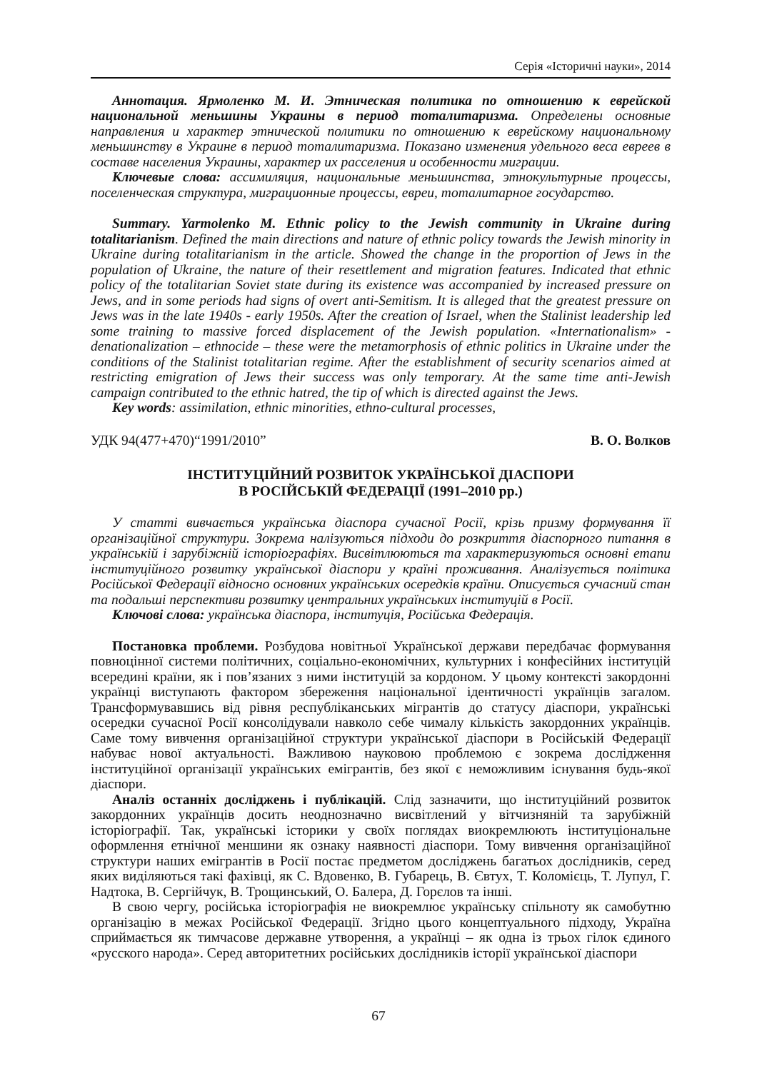Серія «Історичні науки», 2014
Аннотация. Ярмоленко М. И. Этническая политика по отношению к еврейской национальной меньшины Украины в период тоталитаризма. Определены основные направления и характер этнической политики по отношению к еврейскому национальному меньшинству в Украине в период тоталитаризма. Показано изменения удельного веса евреев в составе населения Украины, характер их расселения и особенности миграции.
Ключевые слова: ассимиляция, национальные меньшинства, этнокультурные процессы, поселенческая структура, миграционные процессы, евреи, тоталитарное государство.
Summary. Yarmolenko M. Ethnic policy to the Jewish community in Ukraine during totalitarianism. Defined the main directions and nature of ethnic policy towards the Jewish minority in Ukraine during totalitarianism in the article. Showed the change in the proportion of Jews in the population of Ukraine, the nature of their resettlement and migration features. Indicated that ethnic policy of the totalitarian Soviet state during its existence was accompanied by increased pressure on Jews, and in some periods had signs of overt anti-Semitism. It is alleged that the greatest pressure on Jews was in the late 1940s - early 1950s. After the creation of Israel, when the Stalinist leadership led some training to massive forced displacement of the Jewish population. «Internationalism» - denationalization – ethnocide – these were the metamorphosis of ethnic politics in Ukraine under the conditions of the Stalinist totalitarian regime. After the establishment of security scenarios aimed at restricting emigration of Jews their success was only temporary. At the same time anti-Jewish campaign contributed to the ethnic hatred, the tip of which is directed against the Jews.
Key words: assimilation, ethnic minorities, ethno-cultural processes,
УДК 94(477+470)“1991/2010” В. О. Волков
ІНСТИТУЦІЙНИЙ РОЗВИТОК УКРАЇНСЬКОЇ ДІАСПОРИ
В РОСІЙСЬКІЙ ФЕДЕРАЦІЇ (1991–2010 рр.)
У статті вивчається українська діаспора сучасної Росії, крізь призму формування її організаційної структури. Зокрема налізуються підходи до розкриття діаспорного питання в українській і зарубіжній історіографіях. Висвітлюються та характеризуються основні етапи інституційного розвитку української діаспори у країні проживання. Аналізується політика Російської Федерації відносно основних українських осередків країни. Описується сучасний стан та подальші перспективи розвитку центральних українських інституцій в Росії.
Ключові слова: українська діаспора, інституція, Російська Федерація.
Постановка проблеми. Розбудова новітньої Української держави передбачає формування повноцінної системи політичних, соціально-економічних, культурних і конфесійних інституцій всередині країни, як і пов’язаних з ними інституцій за кордоном. У цьому контексті закордонні українці виступають фактором збереження національної ідентичності українців загалом. Трансформувавшись від рівня республіканських мігрантів до статусу діаспори, українські осередки сучасної Росії консолідували навколо себе чималу кількість закордонних українців. Саме тому вивчення організаційної структури української діаспори в Російській Федерації набуває нової актуальності. Важливою науковою проблемою є зокрема дослідження інституційної організації українських емігрантів, без якої є неможливим існування будь-якої діаспори.
Аналіз останніх досліджень і публікацій. Слід зазначити, що інституційний розвиток закордонних українців досить неоднозначно висвітлений у вітчизняній та зарубіжній історіографії. Так, українські історики у своїх поглядах виокремлюють інституціональне оформлення етнічної меншини як ознаку наявності діаспори. Тому вивчення організаційної структури наших емігрантів в Росії постає предметом досліджень багатьох дослідників, серед яких виділяються такі фахівці, як С. Вдовенко, В. Губарець, В. Євтух, Т. Коломієць, Т. Лупул, Г. Надтока, В. Сергійчук, В. Трощинський, О. Балера, Д. Горєлов та інші.
В свою чергу, російська історіографія не виокремлює українську спільноту як самобутню організацію в межах Російської Федерації. Згідно цього концептуального підходу, Україна сприймається як тимчасове державне утворення, а українці – як одна із трьох гілок єдиного «русского народа». Серед авторитетних російських дослідників історії української діаспори
67